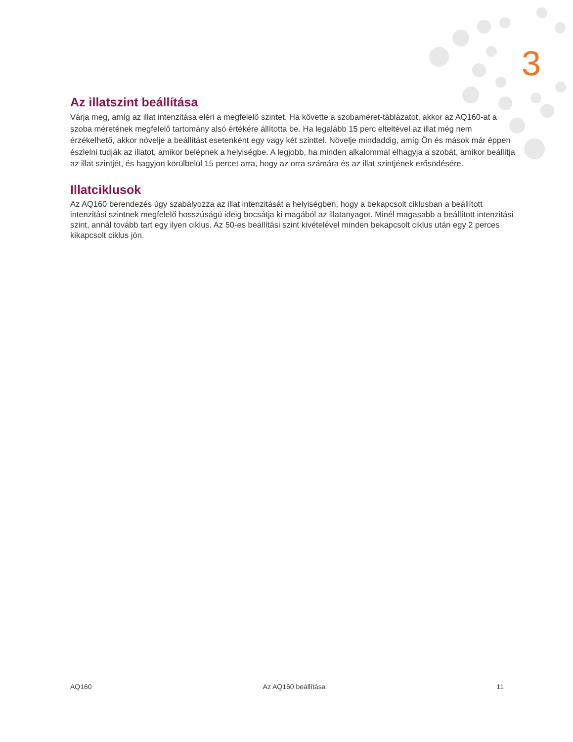3
Az illatszint beállítása
Várja meg, amíg az illat intenzitása eléri a megfelelő szintet. Ha követte a szobaméret-táblázatot, akkor az AQ160-at a szoba méretének megfelelő tartomány alsó értékére állította be. Ha legalább 15 perc elteltével az illat még nem érzékelhető, akkor növelje a beállítást esetenként egy vagy két szinttel. Növelje mindaddig, amíg Ön és mások már éppen észlelni tudják az illatot, amikor belépnek a helyiségbe. A legjobb, ha minden alkalommal elhagyja a szobát, amikor beállítja az illat szintjét, és hagyjon körülbelül 15 percet arra, hogy az orra számára és az illat szintjének erősödésére.
Illatciklusok
Az AQ160 berendezés úgy szabályozza az illat intenzitását a helyiségben, hogy a bekapcsolt ciklusban a beállított intenzitási szintnek megfelelő hosszúságú ideig bocsátja ki magából az illatanyagot. Minél magasabb a beállított intenzitási szint, annál tovább tart egy ilyen ciklus. Az 50-es beállítási szint kivételével minden bekapcsolt ciklus után egy 2 perces kikapcsolt ciklus jön.
AQ160 Az AQ160 beállítása 11